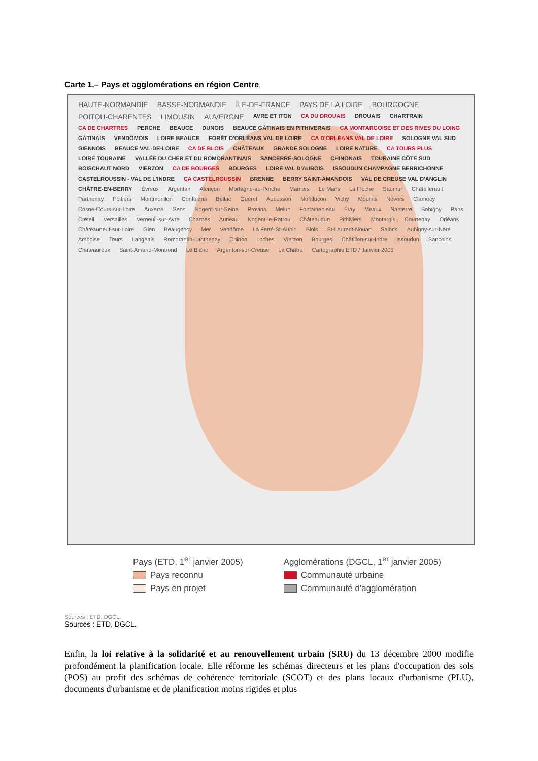Carte 1.– Pays et agglomérations en région Centre
HAUTE-NORMANDIE BASSE-NORMANDIE ÎLE-DE-FRANCE PAYS DE LA LOIRE BOURGOGNE POITOU-CHARENTES LIMOUSIN AUVERGNE AVRE ET ITON CA DU DROUAIS DROUAIS CHARTRAIN CA DE CHARTRES PERCHE BEAUCE DUNOIS BEAUCE GÂTINAIS EN PITHIVERAIS CA MONTARGOISE ET DES RIVES DU LOING GÂTINAIS VENDÔMOIS LOIRE BEAUCE FORÊT D'ORLÉANS VAL DE LOIRE CA D'ORLÉANS VAL DE LOIRE SOLOGNE VAL SUD GIENNOIS BEAUCE VAL-DE-LOIRE CA DE BLOIS CHÂTEAUX GRANDE SOLOGNE LOIRE NATURE CA TOURS PLUS LOIRE TOURAINE VALLÉE DU CHER ET DU ROMORANTINAIS SANCERRE-SOLOGNE CHINONAIS TOURAINE CÔTE SUD BOISCHAUT NORD VIERZON CA DE BOURGES BOURGES LOIRE VAL D'AUBOIS ISSOUDUN CHAMPAGNE BERRICHONNE CASTELROUSSIN - VAL DE L'INDRE CA CASTELROUSSIN BRENNE BERRY SAINT-AMANDOIS VAL DE CREUSE VAL D'ANGLIN CHÂTRE-EN-BERRY Évreux Argentan Alençon Mortagne-au-Perche Mamers Le Mans La Flèche Saumur Châtellerault Parthenay Poitiers Montmorillon Confolens Bellac Guéret Aubusson Montluçon Vichy Moulins Nevers Clamecy Cosne-Cours-sur-Loire Auxerre Sens Nogent-sur-Seine Provins Melun Fontainebleau Évry Meaux Nanterre Bobigny Paris Créteil Versailles Verneuil-sur-Avre Chartres Auneau Nogent-le-Rotrou Châteaudun Pithiviers Montargis Courtenay Orléans Châteauneuf-sur-Loire Gien Beaugency Mer Vendôme La Ferté-St-Aubin Blois St-Laurent-Nouan Salbris Aubigny-sur-Nère Amboise Tours Langeais Romorantin-Lanthenay Chinon Loches Vierzon Bourges Châtillon-sur-Indre Issoudun Sancoins Châteauroux Saint-Amand-Montrond Le Blanc Argenton-sur-Creuse La Châtre Cartographie ETD / Janvier 2005
Pays (ETD, 1<sup>er</sup> janvier 2005)
Pays reconnu
Pays en projet
Agglomérations (DGCL, 1<sup>er</sup> janvier 2005)
Communauté urbaine
Communauté d'agglomération
Sources : ETD, DGCL.
Sources : ETD, DGCL.
Enfin, la loi relative à la solidarité et au renouvellement urbain (SRU) du 13 décembre 2000 modifie profondément la planification locale. Elle réforme les schémas directeurs et les plans d'occupation des sols (POS) au profit des schémas de cohérence territoriale (SCOT) et des plans locaux d'urbanisme (PLU), documents d'urbanisme et de planification moins rigides et plus